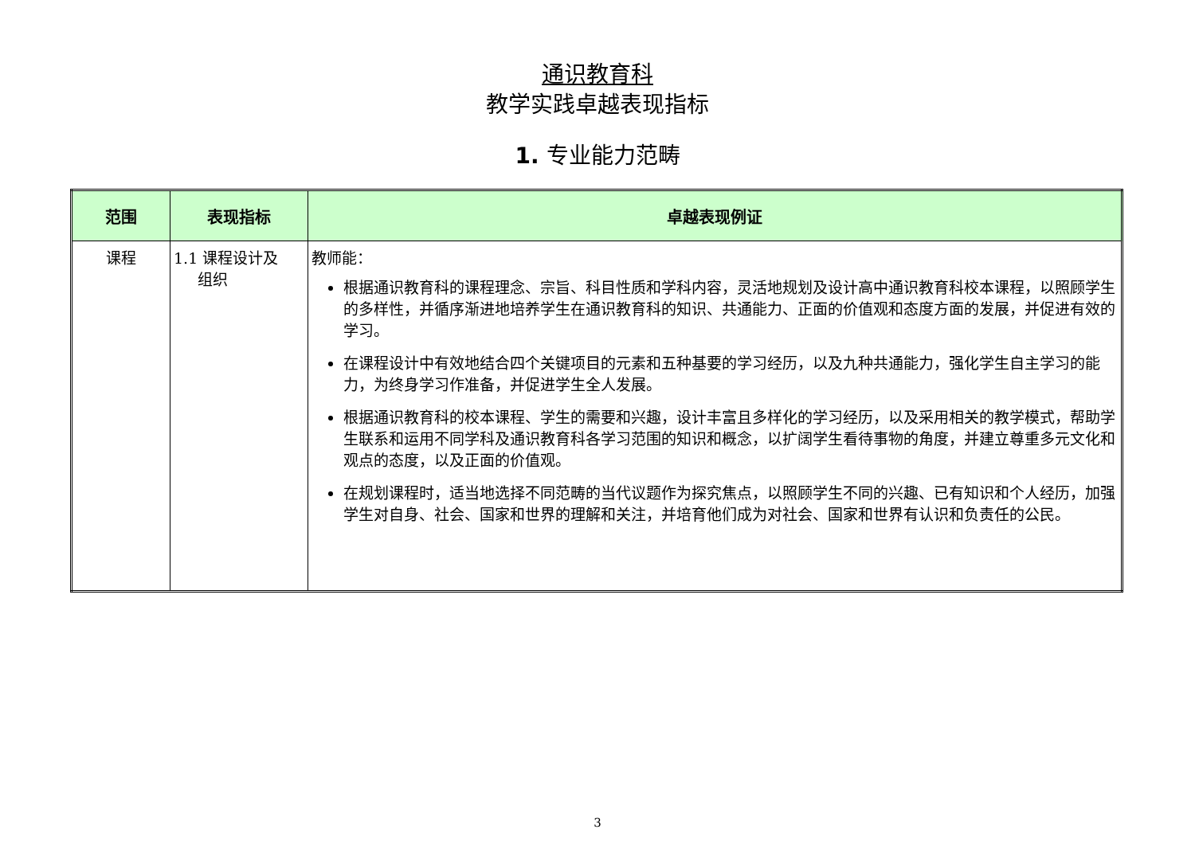通识教育科
教学实践卓越表现指标
1. 专业能力范畴
| 范围 | 表现指标 | 卓越表现例证 |
| --- | --- | --- |
| 课程 | 1.1 课程设计及 组织 | 教师能： 根据通识教育科的课程理念、宗旨、科目性质和学科内容，灵活地规划及设计高中通识教育科校本课程，以照顾学生的多样性，并循序渐进地培养学生在通识教育科的知识、共通能力、正面的价值观和态度方面的发展，并促进有效的学习。 在课程设计中有效地结合四个关键项目的元素和五种基要的学习经历，以及九种共通能力，强化学生自主学习的能力，为终身学习作准备，并促进学生全人发展。 根据通识教育科的校本课程、学生的需要和兴趣，设计丰富且多样化的学习经历，以及采用相关的教学模式，帮助学生联系和运用不同学科及通识教育科各学习范围的知识和概念，以扩阔学生看待事物的角度，并建立尊重多元文化和观点的态度，以及正面的价值观。 在规划课程时，适当地选择不同范畴的当代议题作为探究焦点，以照顾学生不同的兴趣、已有知识和个人经历，加强学生对自身、社会、国家和世界的理解和关注，并培育他们成为对社会、国家和世界有认识和负责任的公民。 |
3